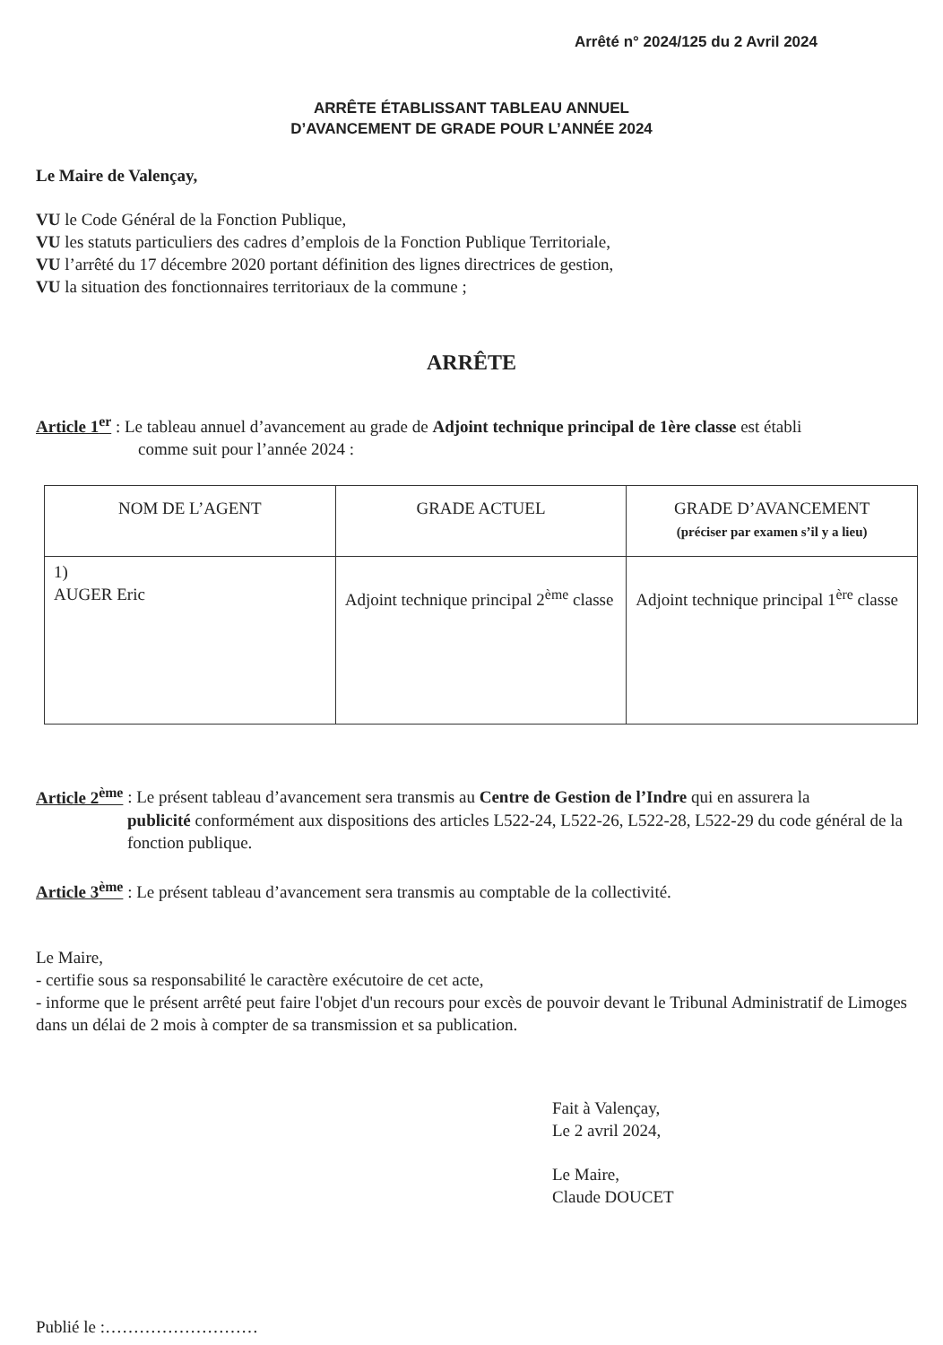Arrêté n° 2024/125 du 2 Avril 2024
ARRÊTE ÉTABLISSANT TABLEAU ANNUEL
D’AVANCEMENT DE GRADE POUR L’ANNÉE 2024
Le Maire de Valençay,
VU le Code Général de la Fonction Publique,
VU les statuts particuliers des cadres d’emplois de la Fonction Publique Territoriale,
VU l’arrêté du 17 décembre 2020 portant définition des lignes directrices de gestion,
VU la situation des fonctionnaires territoriaux de la commune ;
ARRÊTE
Article 1<sup>er</sup> : Le tableau annuel d’avancement au grade de Adjoint technique principal de 1ère classe est établi
comme suit pour l’année 2024 :
| NOM DE L’AGENT | GRADE ACTUEL | GRADE D’AVANCEMENT (préciser par examen s’il y a lieu) |
| --- | --- | --- |
| 1) AUGER Eric | Adjoint technique principal 2<sup>ème</sup> classe | Adjoint technique principal 1<sup>ère</sup> classe |
Article 2<sup>ème</sup> : Le présent tableau d’avancement sera transmis au Centre de Gestion de l’Indre qui en assurera la
publicité conformément aux dispositions des articles L522-24, L522-26, L522-28, L522-29 du code général de la fonction publique.
Article 3<sup>ème</sup> : Le présent tableau d’avancement sera transmis au comptable de la collectivité.
Le Maire,
- certifie sous sa responsabilité le caractère exécutoire de cet acte,
- informe que le présent arrêté peut faire l'objet d'un recours pour excès de pouvoir devant le Tribunal Administratif de Limoges dans un délai de 2 mois à compter de sa transmission et sa publication.
Fait à Valençay,
Le 2 avril 2024,
Le Maire,
Claude DOUCET
Publié le :………………………